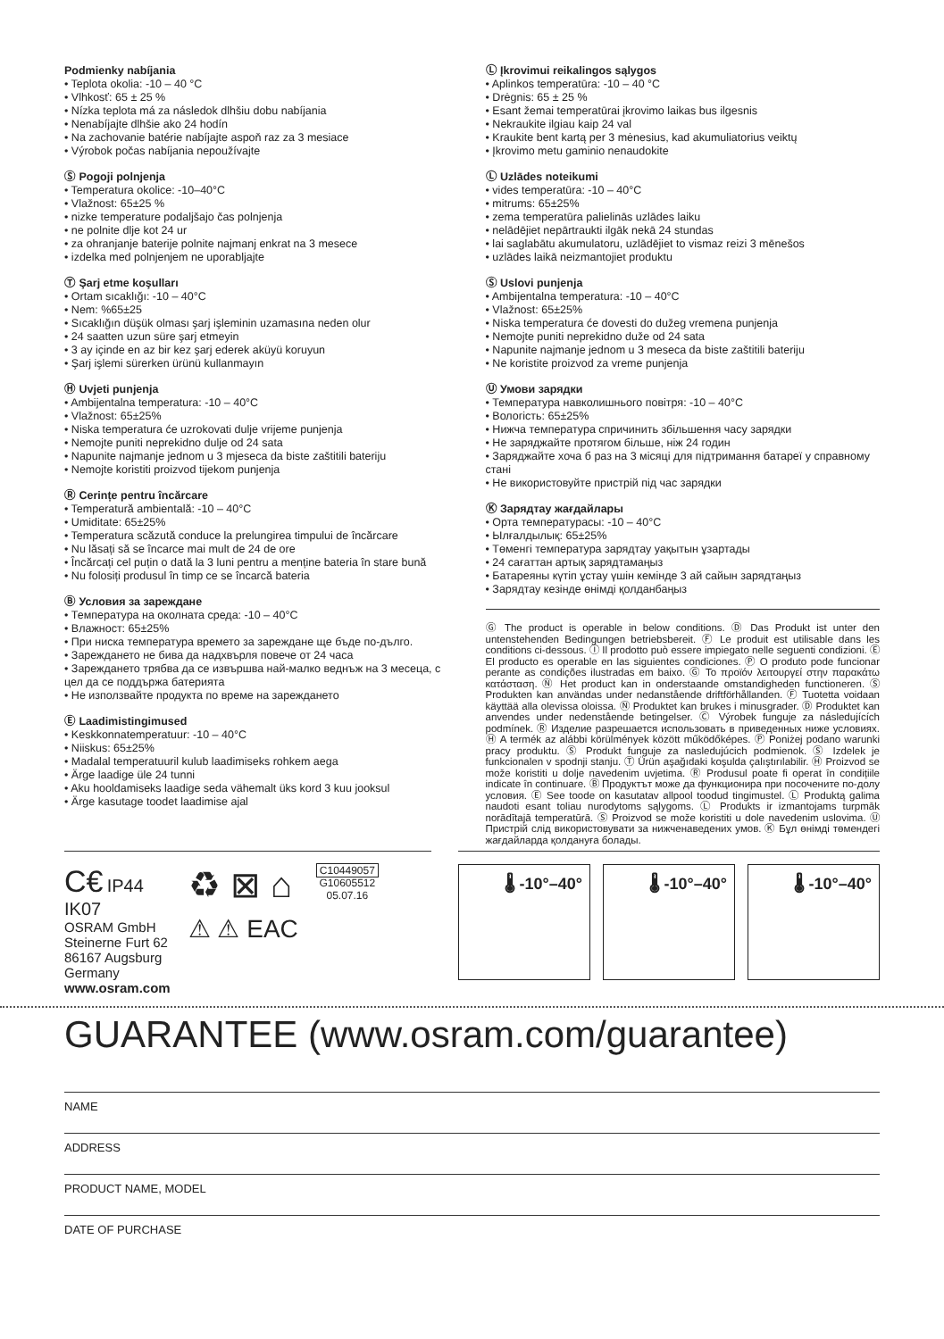Podmienky nabíjania
• Teplota okolia: -10 – 40 °C
• Vlhkosť: 65 ± 25 %
• Nízka teplota má za následok dlhšiu dobu nabíjania
• Nenabíjajte dlhšie ako 24 hodín
• Na zachovanie batérie nabíjajte aspoň raz za 3 mesiace
• Výrobok počas nabíjania nepoužívajte
Ⓢ Pogoji polnjenja
• Temperatura okolice: -10–40°C
• Vlažnost: 65±25 %
• nizke temperature podaljšajo čas polnjenja
• ne polnite dlje kot 24 ur
• za ohranjanje baterije polnite najmanj enkrat na 3 mesece
• izdelka med polnjenjem ne uporabljajte
Ⓣ Şarj etme koşulları
• Ortam sıcaklığı: -10 – 40°C
• Nem: %65±25
• Sıcaklığın düşük olması şarj işleminin uzamasına neden olur
• 24 saatten uzun süre şarj etmeyin
• 3 ay içinde en az bir kez şarj ederek aküyü koruyun
• Şarj işlemi sürerken ürünü kullanmayın
Ⓗ Uvjeti punjenja
• Ambijentalna temperatura: -10 – 40°C
• Vlažnost: 65±25%
• Niska temperatura će uzrokovati dulje vrijeme punjenja
• Nemojte puniti neprekidno dulje od 24 sata
• Napunite najmanje jednom u 3 mjeseca da biste zaštitili bateriju
• Nemojte koristiti proizvod tijekom punjenja
Ⓡ Cerințe pentru încărcare
• Temperatură ambientală: -10 – 40°C
• Umiditate: 65±25%
• Temperatura scăzută conduce la prelungirea timpului de încărcare
• Nu lăsați să se încarce mai mult de 24 de ore
• Încărcați cel puțin o dată la 3 luni pentru a menține bateria în stare bună
• Nu folosiți produsul în timp ce se încarcă bateria
Ⓑ Условия за зареждане
• Температура на околната среда: -10 – 40°C
• Влажност: 65±25%
• При ниска температура времето за зареждане ще бъде по-дълго.
• Зареждането не бива да надхвърля повече от 24 часа
• Зареждането трябва да се извършва най-малко веднъж на 3 месеца, с цел да се поддържа батерията
• Не използвайте продукта по време на зареждането
Ⓔ Laadimistingimused
• Keskkonnatemperatuur: -10 – 40°C
• Niiskus: 65±25%
• Madalal temperatuuril kulub laadimiseks rohkem aega
• Ärge laadige üle 24 tunni
• Aku hooldamiseks laadige seda vähemalt üks kord 3 kuu jooksul
• Ärge kasutage toodet laadimise ajal
Ⓛ Įkrovimui reikalingos sąlygos
• Aplinkos temperatūra: -10 – 40 °C
• Drėgnis: 65 ± 25 %
• Esant žemai temperatūrai įkrovimo laikas bus ilgesnis
• Nekraukite ilgiau kaip 24 val
• Kraukite bent kartą per 3 mėnesius, kad akumuliatorius veiktų
• Įkrovimo metu gaminio nenaudokite
Ⓛ Uzlādes noteikumi
• vides temperatūra: -10 – 40°C
• mitrums: 65±25%
• zema temperatūra palielinās uzlādes laiku
• nelādējiet nepārtraukti ilgāk nekā 24 stundas
• lai saglabātu akumulatoru, uzlādējiet to vismaz reizi 3 mēnešos
• uzlādes laikā neizmantojiet produktu
Ⓢ Uslovi punjenja
• Ambijentalna temperatura: -10 – 40°C
• Vlažnost: 65±25%
• Niska temperatura će dovesti do dužeg vremena punjenja
• Nemojte puniti neprekidno duže od 24 sata
• Napunite najmanje jednom u 3 meseca da biste zaštitili bateriju
• Ne koristite proizvod za vreme punjenja
Ⓤ Умови зарядки
• Температура навколишнього повітря: -10 – 40°C
• Вологість: 65±25%
• Нижча температура спричинить збільшення часу зарядки
• Не заряджайте протягом більше, ніж 24 годин
• Заряджайте хоча б раз на 3 місяці для підтримання батареї у справному стані
• Не використовуйте пристрій під час зарядки
Ⓚ Зарядтау жағдайлары
• Орта температурасы: -10 – 40°C
• Ылғалдылық: 65±25%
• Төменгі температура зарядтау уақытын ұзартады
• 24 сағаттан артық зарядтамаңыз
• Батареяны күтіп ұстау үшін кемінде 3 ай сайын зарядтаңыз
• Зарядтау кезінде өнімді қолданбаңыз
Ⓖ The product is operable in below conditions. Ⓓ Das Produkt ist unter den untenstehenden Bedingungen betriebsbereit. Ⓕ Le produit est utilisable dans les conditions ci-dessous. Ⓘ Il prodotto può essere impiegato nelle seguenti condizioni. Ⓔ El producto es operable en las siguientes condiciones. Ⓟ O produto pode funcionar perante as condições ilustradas em baixo. Ⓖ Το προϊόν λειτουργεί στην παρακάτω κατάσταση. Ⓝ Het product kan in onderstaande omstandigheden functioneren. Ⓢ Produkten kan användas under nedanstående driftförhållanden. Ⓕ Tuotetta voidaan käyttää alla olevissa oloissa. Ⓝ Produktet kan brukes i minusgrader. Ⓓ Produktet kan anvendes under nedenstående betingelser. Ⓒ Výrobek funguje za následujících podmínek. Ⓡ Изделие разрешается использовать в приведенных ниже условиях. Ⓗ A termék az alábbi körülmények között működőképes. Ⓟ Poniżej podano warunki pracy produktu. Ⓢ Produkt funguje za nasledujúcich podmienok. Ⓢ Izdelek je funkcionalen v spodnji stanju. Ⓣ Ürün aşağıdaki koşulda çalıştırılabilir. Ⓗ Proizvod se može koristiti u dolje navedenim uvjetima. Ⓡ Produsul poate fi operat în condițiile indicate în continuare. Ⓑ Продуктът може да функционира при посочените по-долу условия. Ⓔ See toode on kasutatav allpool toodud tingimustel. Ⓛ Produktą galima naudoti esant toliau nurodytoms sąlygoms. Ⓛ Produkts ir izmantojams turpmāk norādītajā temperatūrā. Ⓢ Proizvod se može koristiti u dole navedenim uslovima. Ⓤ Пристрій слід використовувати за нижченаведених умов. Ⓚ Бұл өнімді төмендегі жағдайларда қолдануға болады.
C€ IP44
IK07
OSRAM GmbH
Steinerne Furt 62
86167 Augsburg
Germany
www.osram.com
♻ ⊠ ⌂
⚠ ⚠ EAC
C10449057
G10605512
05.07.16
🌡 -10°–40° 🌡 -10°–40° 🌡 -10°–40°
GUARANTEE (www.osram.com/guarantee)
NAME
ADDRESS
PRODUCT NAME, MODEL
DATE OF PURCHASE